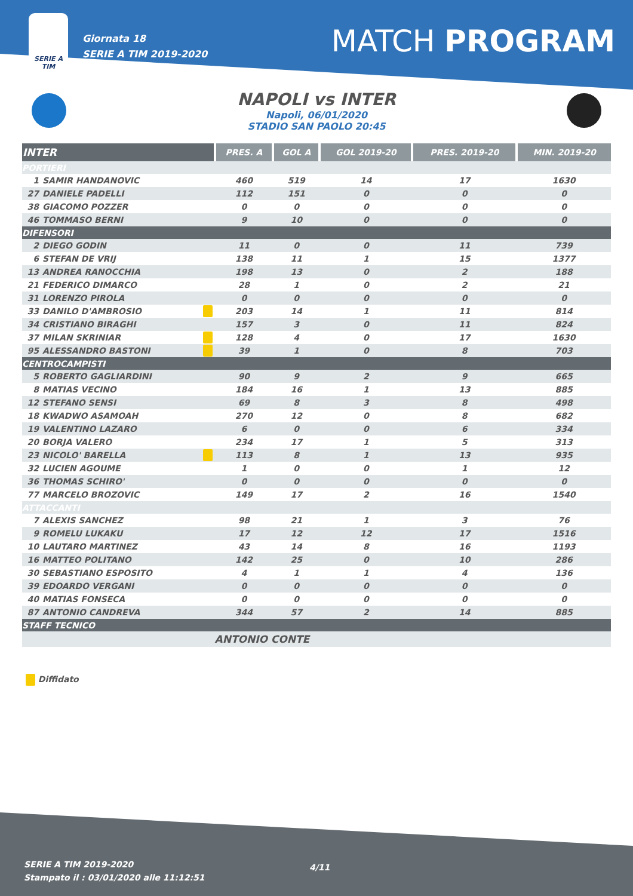SERIE A
TIM
Giornata 18
SERIE A TIM 2019-2020
MATCH PROGRAM
NAPOLI vs INTER
Napoli, 06/01/2020
STADIO SAN PAOLO 20:45
| INTER | | | PRES. A | GOL A | GOL 2019-20 | PRES. 2019-20 | MIN. 2019-20 |
| --- | --- | --- | --- | --- | --- | --- | --- |
| PORTIERI | | | | | | | |
| 1 | SAMIR HANDANOVIC | | 460 | 519 | 14 | 17 | 1630 |
| 27 | DANIELE PADELLI | | 112 | 151 | 0 | 0 | 0 |
| 38 | GIACOMO POZZER | | 0 | 0 | 0 | 0 | 0 |
| 46 | TOMMASO BERNI | | 9 | 10 | 0 | 0 | 0 |
| DIFENSORI | | | | | | | |
| 2 | DIEGO GODIN | | 11 | 0 | 0 | 11 | 739 |
| 6 | STEFAN DE VRIJ | | 138 | 11 | 1 | 15 | 1377 |
| 13 | ANDREA RANOCCHIA | | 198 | 13 | 0 | 2 | 188 |
| 21 | FEDERICO DIMARCO | | 28 | 1 | 0 | 2 | 21 |
| 31 | LORENZO PIROLA | | 0 | 0 | 0 | 0 | 0 |
| 33 | DANILO D'AMBROSIO | | 203 | 14 | 1 | 11 | 814 |
| 34 | CRISTIANO BIRAGHI | | 157 | 3 | 0 | 11 | 824 |
| 37 | MILAN SKRINIAR | | 128 | 4 | 0 | 17 | 1630 |
| 95 | ALESSANDRO BASTONI | | 39 | 1 | 0 | 8 | 703 |
| CENTROCAMPISTI | | | | | | | |
| 5 | ROBERTO GAGLIARDINI | | 90 | 9 | 2 | 9 | 665 |
| 8 | MATIAS VECINO | | 184 | 16 | 1 | 13 | 885 |
| 12 | STEFANO SENSI | | 69 | 8 | 3 | 8 | 498 |
| 18 | KWADWO ASAMOAH | | 270 | 12 | 0 | 8 | 682 |
| 19 | VALENTINO LAZARO | | 6 | 0 | 0 | 6 | 334 |
| 20 | BORJA VALERO | | 234 | 17 | 1 | 5 | 313 |
| 23 | NICOLO' BARELLA | | 113 | 8 | 1 | 13 | 935 |
| 32 | LUCIEN AGOUME | | 1 | 0 | 0 | 1 | 12 |
| 36 | THOMAS SCHIRO' | | 0 | 0 | 0 | 0 | 0 |
| 77 | MARCELO BROZOVIC | | 149 | 17 | 2 | 16 | 1540 |
| ATTACCANTI | | | | | | | |
| 7 | ALEXIS SANCHEZ | | 98 | 21 | 1 | 3 | 76 |
| 9 | ROMELU LUKAKU | | 17 | 12 | 12 | 17 | 1516 |
| 10 | LAUTARO MARTINEZ | | 43 | 14 | 8 | 16 | 1193 |
| 16 | MATTEO POLITANO | | 142 | 25 | 0 | 10 | 286 |
| 30 | SEBASTIANO ESPOSITO | | 4 | 1 | 1 | 4 | 136 |
| 39 | EDOARDO VERGANI | | 0 | 0 | 0 | 0 | 0 |
| 40 | MATIAS FONSECA | | 0 | 0 | 0 | 0 | 0 |
| 87 | ANTONIO CANDREVA | | 344 | 57 | 2 | 14 | 885 |
| STAFF TECNICO | | | | | | | |
| | | | ANTONIO CONTE | | | | |
Diffidato
4/11
SERIE A TIM 2019-2020
Stampato il : 03/01/2020 alle 11:12:51